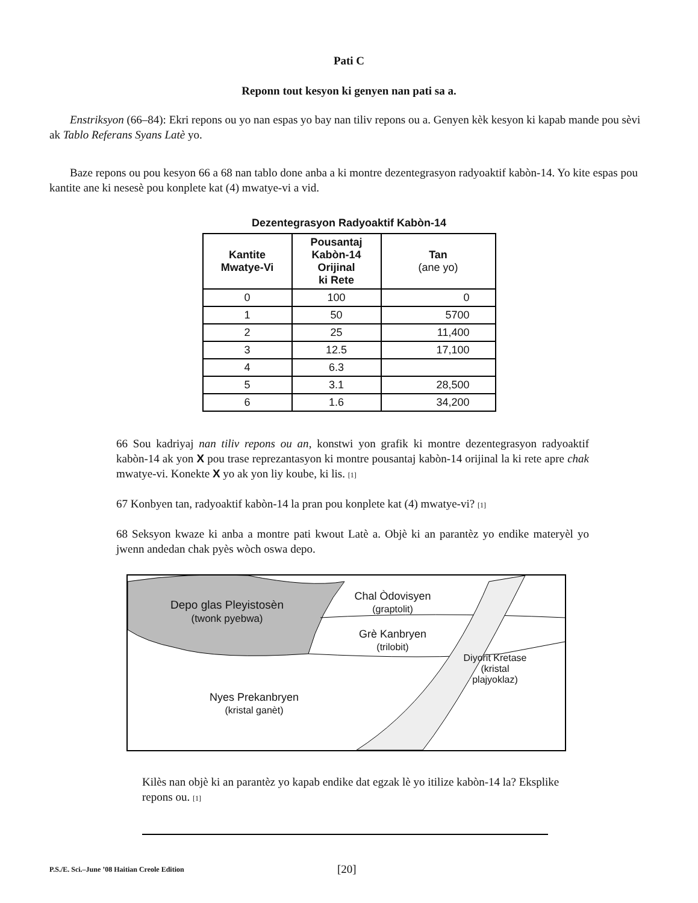Pati C
Reponn tout kesyon ki genyen nan pati sa a.
Enstriksyon (66–84): Ekri repons ou yo nan espas yo bay nan tiliv repons ou a. Genyen kèk kesyon ki kapab mande pou sèvi ak Tablo Referans Syans Latè yo.
Baze repons ou pou kesyon 66 a 68 nan tablo done anba a ki montre dezentegrasyon radyoaktif kabòn-14. Yo kite espas pou kantite ane ki nesesè pou konplete kat (4) mwatye-vi a vid.
Dezentegrasyon Radyoaktif Kabòn-14
| Kantite Mwatye-Vi | Pousantaj Kabòn-14 Orijinal ki Rete | Tan (ane yo) |
| --- | --- | --- |
| 0 | 100 | 0 |
| 1 | 50 | 5700 |
| 2 | 25 | 11,400 |
| 3 | 12.5 | 17,100 |
| 4 | 6.3 | |
| 5 | 3.1 | 28,500 |
| 6 | 1.6 | 34,200 |
66 Sou kadriyaj nan tiliv repons ou an, konstwi yon grafik ki montre dezentegrasyon radyoaktif kabòn-14 ak yon X pou trase reprezantasyon ki montre pousantaj kabòn-14 orijinal la ki rete apre chak mwatye-vi. Konekte X yo ak yon liy koube, ki lis. [1]
67 Konbyen tan, radyoaktif kabòn-14 la pran pou konplete kat (4) mwatye-vi? [1]
68 Seksyon kwaze ki anba a montre pati kwout Latè a. Objè ki an parantèz yo endike materyèl yo jwenn andedan chak pyès wòch oswa depo.
Depo glas Pleyistosèn
(twonk pyebwa)
Chal Òdovisyen
(graptolit)
Grè Kanbryen
(trilobit)
Diyorit Kretase (kristal plajyoklaz)
Nyes Prekanbryen
(kristal ganèt)
Kilès nan objè ki an parantèz yo kapab endike dat egzak lè yo itilize kabòn-14 la? Eksplike repons ou. [1]
P.S./E. Sci.–June ’08 Haitian Creole Edition [20]